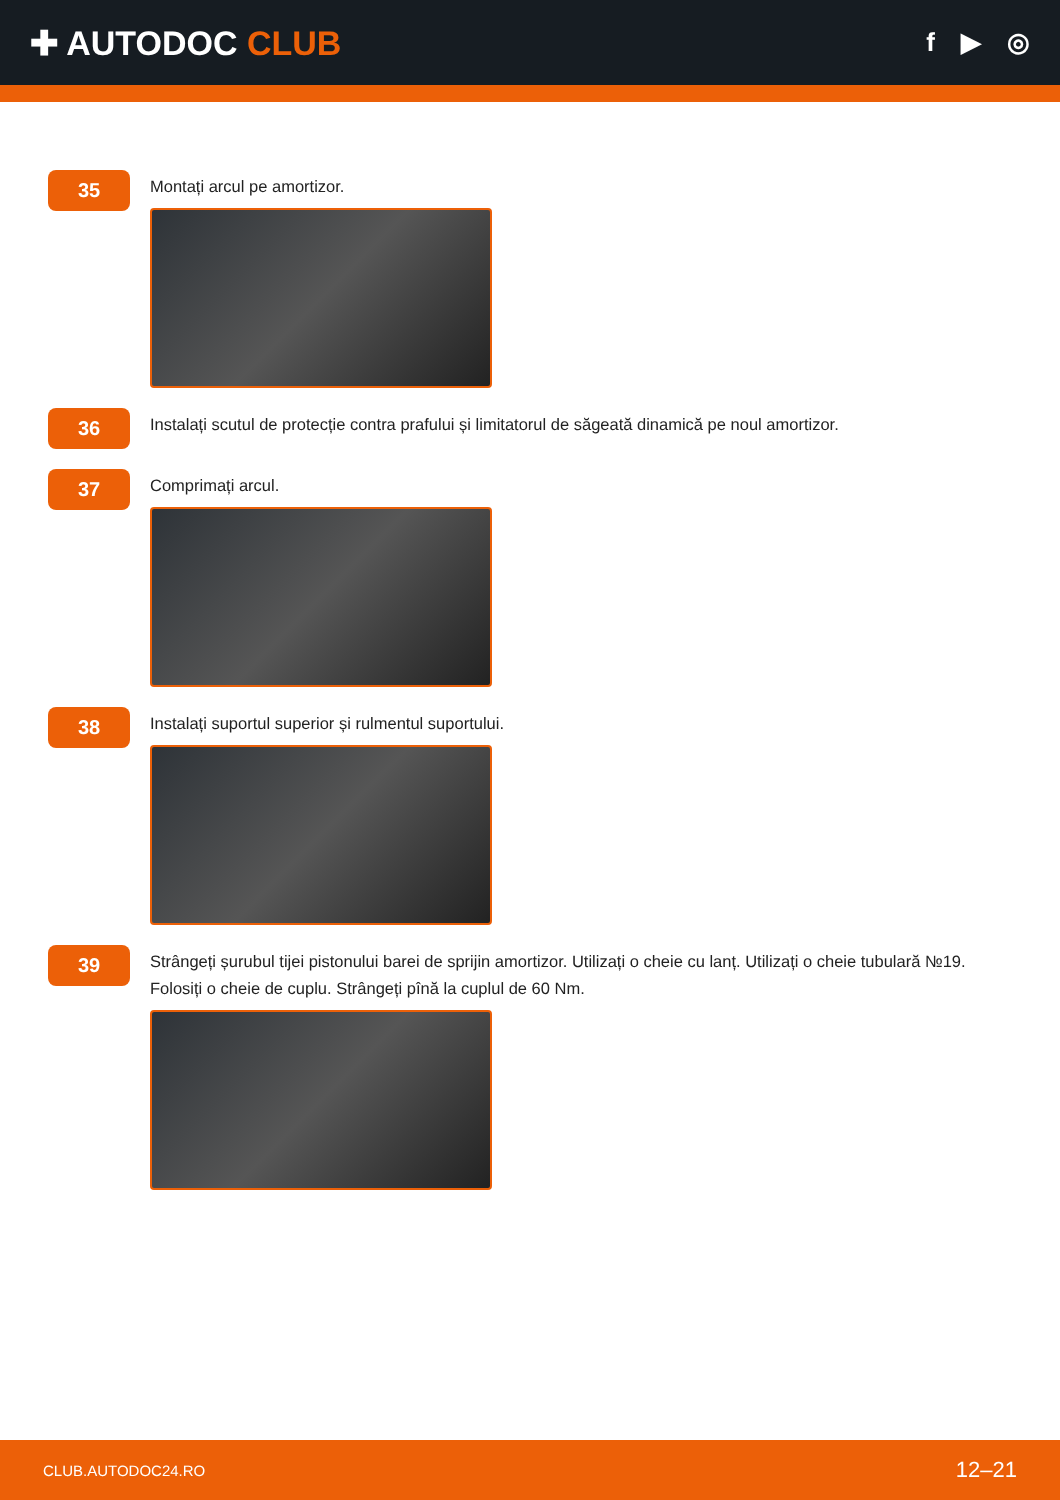✚ AUTODOC CLUB
f ▶ ◎
35
Montați arcul pe amortizor.
36
Instalați scutul de protecție contra prafului și limitatorul de săgeată dinamică pe noul amortizor.
37
Comprimați arcul.
38
Instalați suportul superior și rulmentul suportului.
39
Strângeți șurubul tijei pistonului barei de sprijin amortizor. Utilizați o cheie cu lanț. Utilizați o cheie tubulară №19. Folosiți o cheie de cuplu. Strângeți pînă la cuplul de 60 Nm.
CLUB.AUTODOC24.RO 12–21